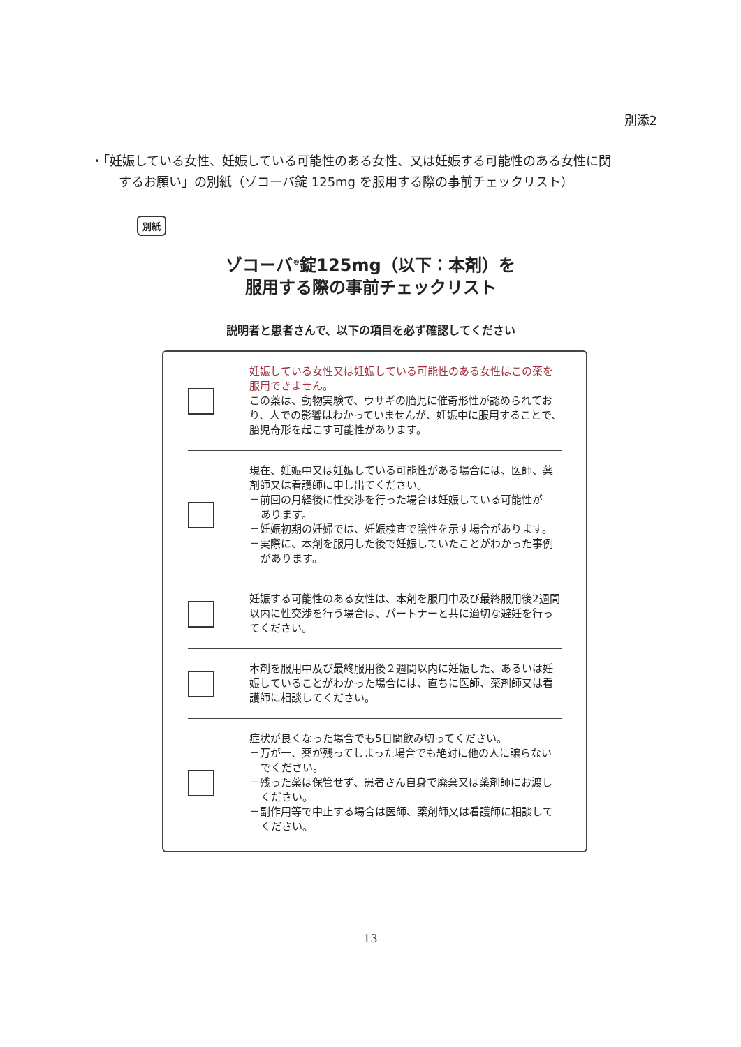別添2
・「妊娠している女性、妊娠している可能性のある女性、又は妊娠する可能性のある女性に関
するお願い」の別紙（ゾコーバ錠 125mg を服用する際の事前チェックリスト）
別紙
ゾコーバ<sup>®</sup>錠125mg（以下：本剤）を
服用する際の事前チェックリスト
説明者と患者さんで、以下の項目を必ず確認してください
妊娠している女性又は妊娠している可能性のある女性はこの薬を服用できません。
この薬は、動物実験で、ウサギの胎児に催奇形性が認められており、人での影響はわかっていませんが、妊娠中に服用することで、胎児奇形を起こす可能性があります。
現在、妊娠中又は妊娠している可能性がある場合には、医師、薬剤師又は看護師に申し出てください。
－前回の月経後に性交渉を行った場合は妊娠している可能性が
あります。
－妊娠初期の妊婦では、妊娠検査で陰性を示す場合があります。
－実際に、本剤を服用した後で妊娠していたことがわかった事例
があります。
妊娠する可能性のある女性は、本剤を服用中及び最終服用後2週間以内に性交渉を行う場合は、パートナーと共に適切な避妊を行ってください。
本剤を服用中及び最終服用後２週間以内に妊娠した、あるいは妊娠していることがわかった場合には、直ちに医師、薬剤師又は看護師に相談してください。
症状が良くなった場合でも5日間飲み切ってください。
－万が一、薬が残ってしまった場合でも絶対に他の人に譲らない
でください。
－残った薬は保管せず、患者さん自身で廃棄又は薬剤師にお渡し
ください。
－副作用等で中止する場合は医師、薬剤師又は看護師に相談して
ください。
13